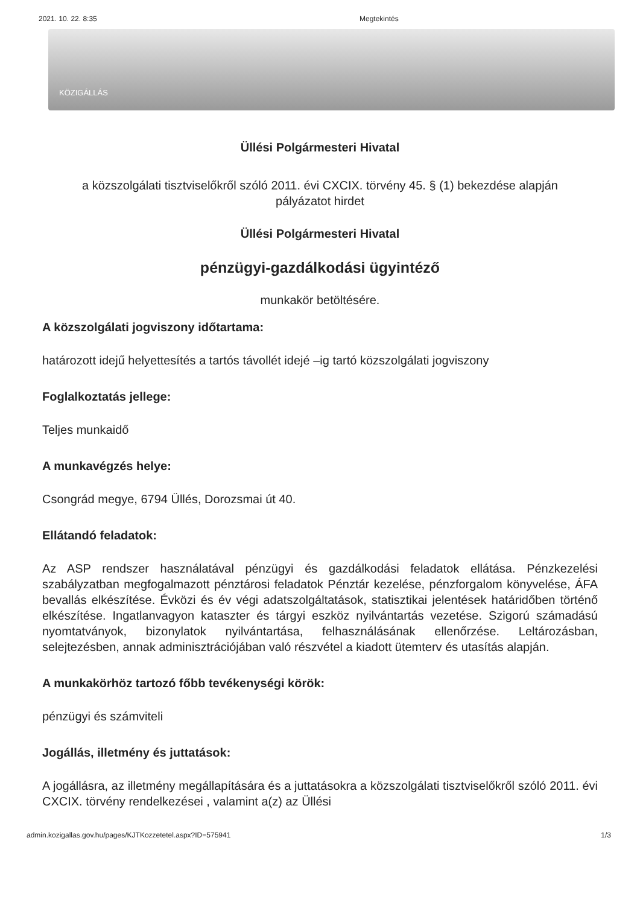2021. 10. 22. 8:35 Megtekintés
KÖZIGÁLLÁS
Üllési Polgármesteri Hivatal
a közszolgálati tisztviselőkről szóló 2011. évi CXCIX. törvény 45. § (1) bekezdése alapján
pályázatot hirdet
Üllési Polgármesteri Hivatal
pénzügyi-gazdálkodási ügyintéző
munkakör betöltésére.
A közszolgálati jogviszony időtartama:
határozott idejű helyettesítés a tartós távollét idejé –ig tartó közszolgálati jogviszony
Foglalkoztatás jellege:
Teljes munkaidő
A munkavégzés helye:
Csongrád megye, 6794 Üllés, Dorozsmai út 40.
Ellátandó feladatok:
Az ASP rendszer használatával pénzügyi és gazdálkodási feladatok ellátása. Pénzkezelési szabályzatban megfogalmazott pénztárosi feladatok Pénztár kezelése, pénzforgalom könyvelése, ÁFA bevallás elkészítése. Évközi és év végi adatszolgáltatások, statisztikai jelentések határidőben történő elkészítése. Ingatlanvagyon kataszter és tárgyi eszköz nyilvántartás vezetése. Szigorú számadású nyomtatványok, bizonylatok nyilvántartása, felhasználásának ellenőrzése. Leltározásban, selejtezésben, annak adminisztrációjában való részvétel a kiadott ütemterv és utasítás alapján.
A munkakörhöz tartozó főbb tevékenységi körök:
pénzügyi és számviteli
Jogállás, illetmény és juttatások:
A jogállásra, az illetmény megállapítására és a juttatásokra a közszolgálati tisztviselőkről szóló 2011. évi CXCIX. törvény rendelkezései , valamint a(z) az Üllési
admin.kozigallas.gov.hu/pages/KJTKozzetetel.aspx?ID=575941 1/3